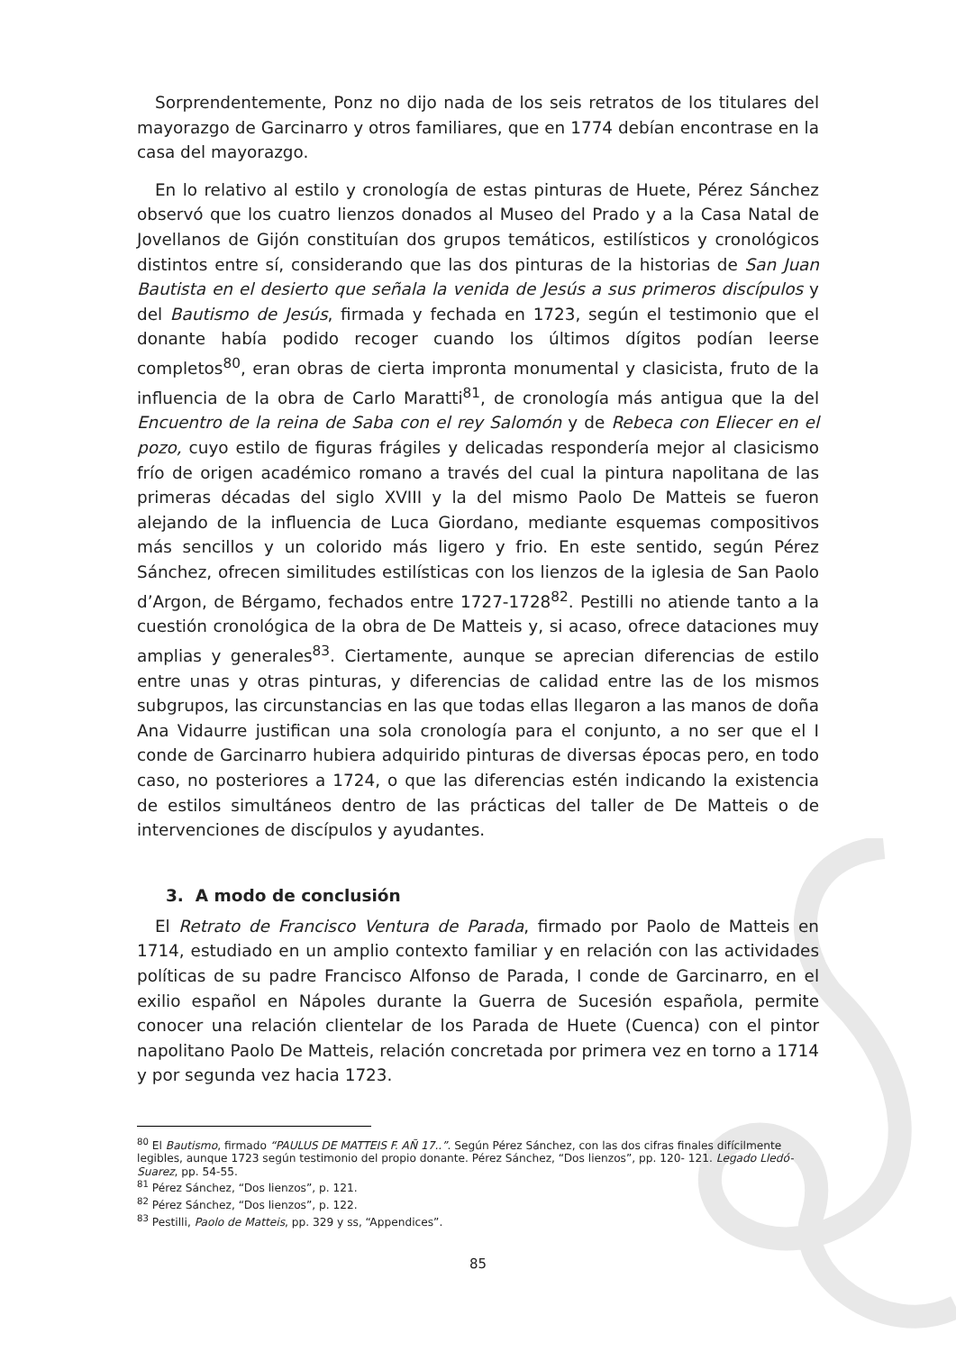Sorprendentemente, Ponz no dijo nada de los seis retratos de los titulares del mayorazgo de Garcinarro y otros familiares, que en 1774 debían encontrase en la casa del mayorazgo.
En lo relativo al estilo y cronología de estas pinturas de Huete, Pérez Sánchez observó que los cuatro lienzos donados al Museo del Prado y a la Casa Natal de Jovellanos de Gijón constituían dos grupos temáticos, estilísticos y cronológicos distintos entre sí, considerando que las dos pinturas de la historias de San Juan Bautista en el desierto que señala la venida de Jesús a sus primeros discípulos y del Bautismo de Jesús, firmada y fechada en 1723, según el testimonio que el donante había podido recoger cuando los últimos dígitos podían leerse completos<sup>80</sup>, eran obras de cierta impronta monumental y clasicista, fruto de la influencia de la obra de Carlo Maratti<sup>81</sup>, de cronología más antigua que la del Encuentro de la reina de Saba con el rey Salomón y de Rebeca con Eliecer en el pozo, cuyo estilo de figuras frágiles y delicadas respondería mejor al clasicismo frío de origen académico romano a través del cual la pintura napolitana de las primeras décadas del siglo XVIII y la del mismo Paolo De Matteis se fueron alejando de la influencia de Luca Giordano, mediante esquemas compositivos más sencillos y un colorido más ligero y frio. En este sentido, según Pérez Sánchez, ofrecen similitudes estilísticas con los lienzos de la iglesia de San Paolo d’Argon, de Bérgamo, fechados entre 1727-1728<sup>82</sup>. Pestilli no atiende tanto a la cuestión cronológica de la obra de De Matteis y, si acaso, ofrece dataciones muy amplias y generales<sup>83</sup>. Ciertamente, aunque se aprecian diferencias de estilo entre unas y otras pinturas, y diferencias de calidad entre las de los mismos subgrupos, las circunstancias en las que todas ellas llegaron a las manos de doña Ana Vidaurre justifican una sola cronología para el conjunto, a no ser que el I conde de Garcinarro hubiera adquirido pinturas de diversas épocas pero, en todo caso, no posteriores a 1724, o que las diferencias estén indicando la existencia de estilos simultáneos dentro de las prácticas del taller de De Matteis o de intervenciones de discípulos y ayudantes.
3. A modo de conclusión
El Retrato de Francisco Ventura de Parada, firmado por Paolo de Matteis en 1714, estudiado en un amplio contexto familiar y en relación con las actividades políticas de su padre Francisco Alfonso de Parada, I conde de Garcinarro, en el exilio español en Nápoles durante la Guerra de Sucesión española, permite conocer una relación clientelar de los Parada de Huete (Cuenca) con el pintor napolitano Paolo De Matteis, relación concretada por primera vez en torno a 1714 y por segunda vez hacia 1723.
<sup>80</sup> El Bautismo, firmado “PAULUS DE MATTEIS F. AÑ 17..”. Según Pérez Sánchez, con las dos cifras finales difícilmente legibles, aunque 1723 según testimonio del propio donante. Pérez Sánchez, “Dos lienzos”, pp. 120- 121. Legado Lledó-Suarez, pp. 54-55.
<sup>81</sup> Pérez Sánchez, “Dos lienzos”, p. 121.
<sup>82</sup> Pérez Sánchez, “Dos lienzos”, p. 122.
<sup>83</sup> Pestilli, Paolo de Matteis, pp. 329 y ss, “Appendices”.
85